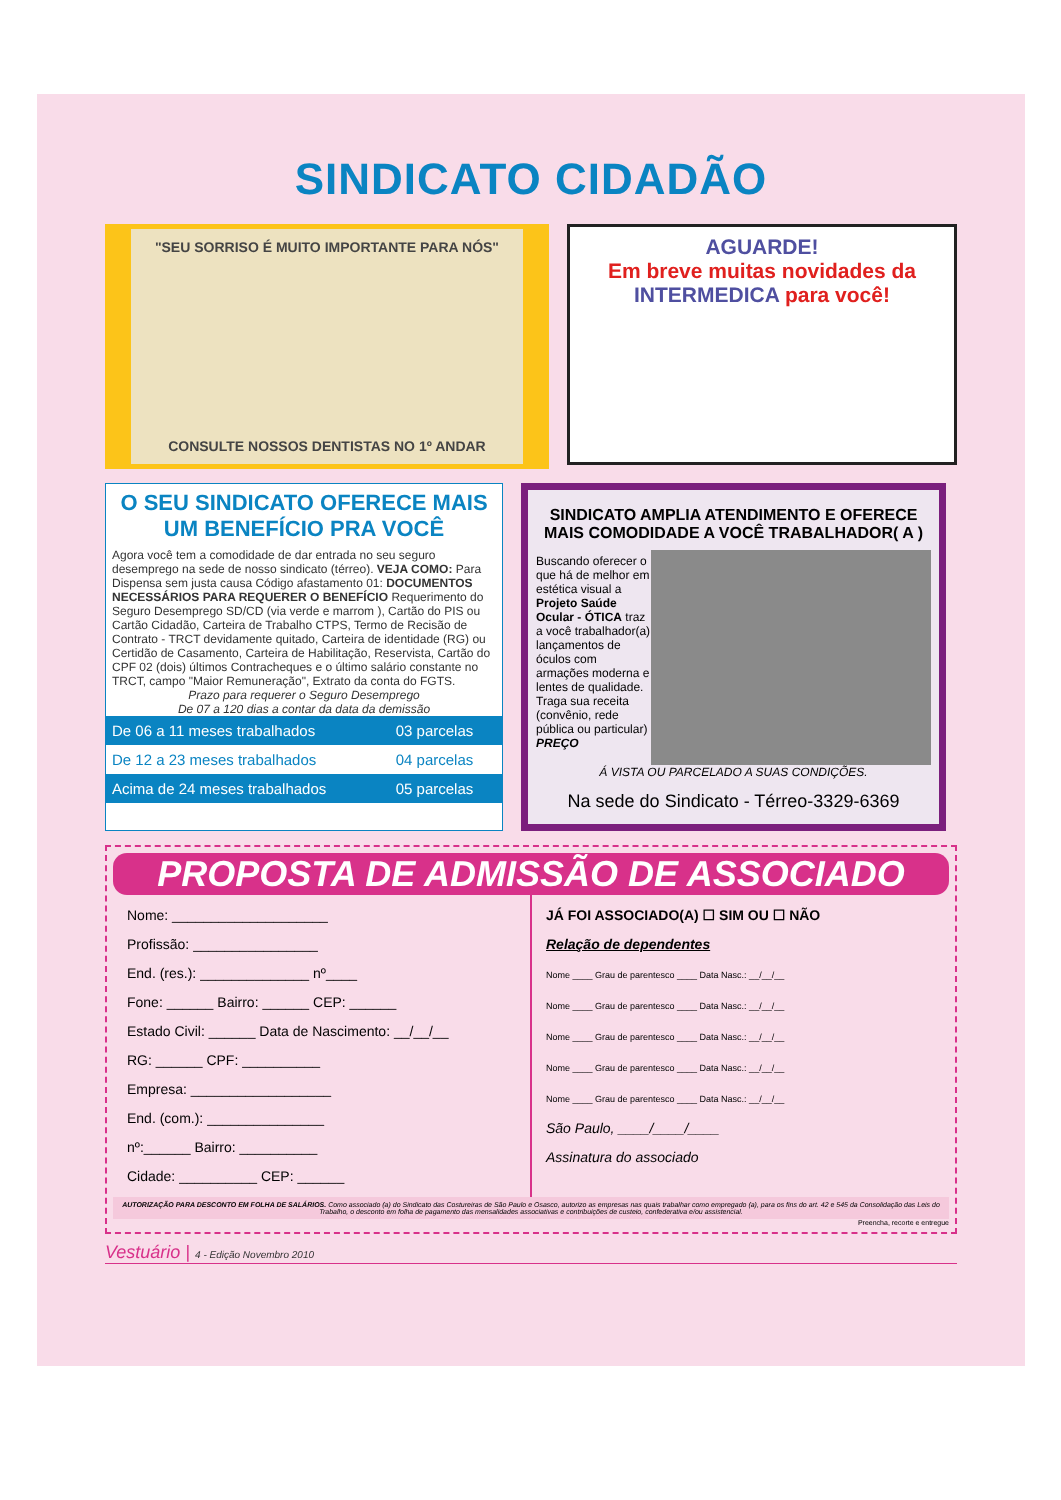SINDICATO CIDADÃO
"SEU SORRISO É MUITO IMPORTANTE PARA NÓS"
CONSULTE NOSSOS DENTISTAS NO 1º ANDAR
AGUARDE!
Em breve muitas novidades da INTERMEDICA para você!
O SEU SINDICATO OFERECE MAIS UM BENEFÍCIO PRA VOCÊ
Agora você tem a comodidade de dar entrada no seu seguro desemprego na sede de nosso sindicato (térreo). VEJA COMO: Para Dispensa sem justa causa Código afastamento 01: DOCUMENTOS NECESSÁRIOS PARA REQUERER O BENEFÍCIO Requerimento do Seguro Desemprego SD/CD (via verde e marrom ), Cartão do PIS ou Cartão Cidadão, Carteira de Trabalho CTPS, Termo de Recisão de Contrato - TRCT devidamente quitado, Carteira de identidade (RG) ou Certidão de Casamento, Carteira de Habilitação, Reservista, Cartão do CPF 02 (dois) últimos Contracheques e o último salário constante no TRCT, campo "Maior Remuneração", Extrato da conta do FGTS.
Prazo para requerer o Seguro Desemprego
De 07 a 120 dias a contar da data da demissão
| De 06 a 11 meses trabalhados | 03 parcelas |
| De 12 a 23 meses trabalhados | 04 parcelas |
| Acima de 24 meses trabalhados | 05 parcelas |
SINDICATO AMPLIA ATENDIMENTO E OFERECE MAIS COMODIDADE A VOCÊ TRABALHADOR( A )
Buscando oferecer o que há de melhor em estética visual a Projeto Saúde Ocular - ÓTICA traz a você trabalhador(a) lançamentos de óculos com armações moderna e lentes de qualidade. Traga sua receita (convênio, rede pública ou particular) PREÇO
Á VISTA OU PARCELADO A SUAS CONDIÇÕES.
Na sede do Sindicato - Térreo-3329-6369
PROPOSTA DE ADMISSÃO DE ASSOCIADO
Nome: ____________________
Profissão: ________________
End. (res.): ______________ nº____
Fone: ______ Bairro: ______ CEP: ______
Estado Civil: ______ Data de Nascimento: __/__/__
RG: ______ CPF: __________
Empresa: __________________
End. (com.): _______________
nº:______ Bairro: __________
Cidade: __________ CEP: ______
JÁ FOI ASSOCIADO(A) ☐ SIM OU ☐ NÃO
Relação de dependentes
Nome ____ Grau de parentesco ____ Data Nasc.: __/__/__
Nome ____ Grau de parentesco ____ Data Nasc.: __/__/__
Nome ____ Grau de parentesco ____ Data Nasc.: __/__/__
Nome ____ Grau de parentesco ____ Data Nasc.: __/__/__
Nome ____ Grau de parentesco ____ Data Nasc.: __/__/__
São Paulo, ____/____/____
Assinatura do associado
AUTORIZAÇÃO PARA DESCONTO EM FOLHA DE SALÁRIOS. Como associado (a) do Sindicato das Costureiras de São Paulo e Osasco, autorizo as empresas nas quais trabalhar como empregado (a), para os fins do art. 42 e 545 da Consolidação das Leis do Trabalho, o desconto em folha de pagamento das mensalidades associativas e contribuições de custeio, confederativa e/ou assistencial.
Preencha, recorte e entregue
Vestuário | 4 - Edição Novembro 2010